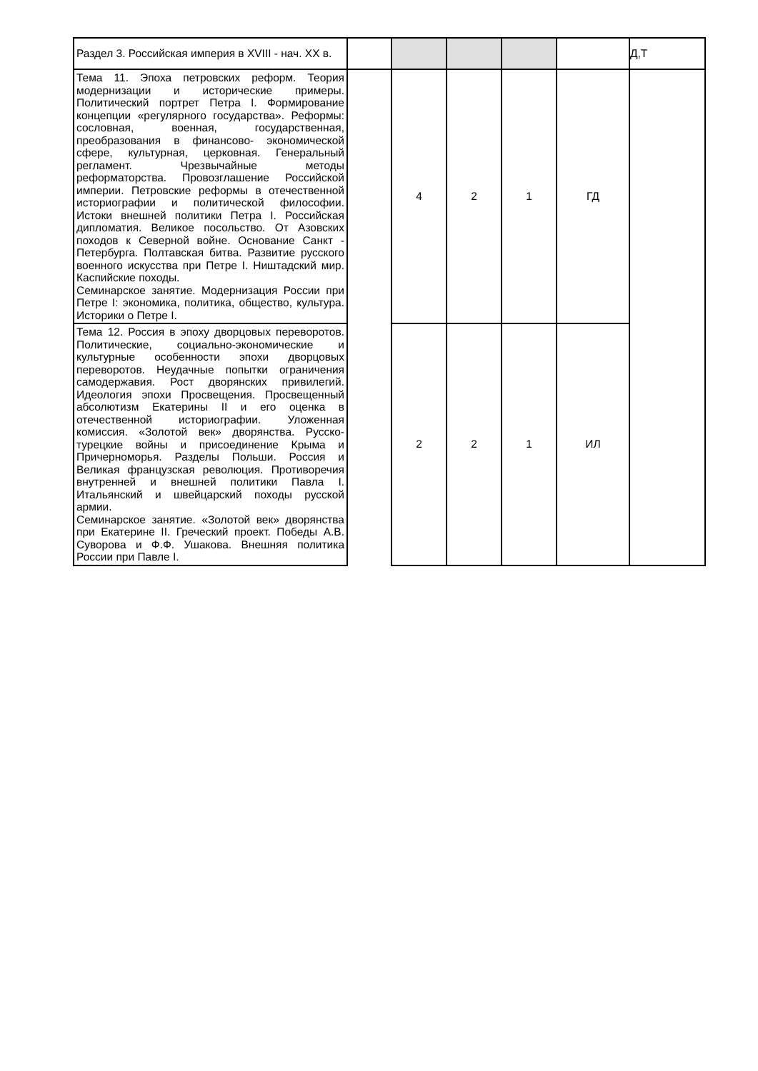| Раздел 3. Российская империя в XVIII - нач. XX в. | | | | | | Д,Т |
| Тема 11. Эпоха петровских реформ. Теория модернизации и исторические примеры. Политический портрет Петра I. Формирование концепции «регулярного государства». Реформы: сословная, военная, государственная, преобразования в финансово- экономической сфере, культурная, церковная. Генеральный регламент. Чрезвычайные методы реформаторства. Провозглашение Российской империи. Петровские реформы в отечественной историографии и политической философии. Истоки внешней политики Петра I. Российская дипломатия. Великое посольство. От Азовских походов к Северной войне. Основание Санкт - Петербурга. Полтавская битва. Развитие русского военного искусства при Петре I. Ништадский мир. Каспийские походы. Семинарское занятие. Модернизация России при Петре I: экономика, политика, общество, культура. Историки о Петре I. | | 4 | 2 | 1 | ГД | |
| Тема 12. Россия в эпоху дворцовых переворотов. Политические, социально-экономические и культурные особенности эпохи дворцовых переворотов. Неудачные попытки ограничения самодержавия. Рост дворянских привилегий. Идеология эпохи Просвещения. Просвещенный абсолютизм Екатерины II и его оценка в отечественной историографии. Уложенная комиссия. «Золотой век» дворянства. Русско- турецкие войны и присоединение Крыма и Причерноморья. Разделы Польши. Россия и Великая французская революция. Противоречия внутренней и внешней политики Павла I. Итальянский и швейцарский походы русской армии. Семинарское занятие. «Золотой век» дворянства при Екатерине II. Греческий проект. Победы А.В. Суворова и Ф.Ф. Ушакова. Внешняя политика России при Павле I. | | 2 | 2 | 1 | ИЛ | |